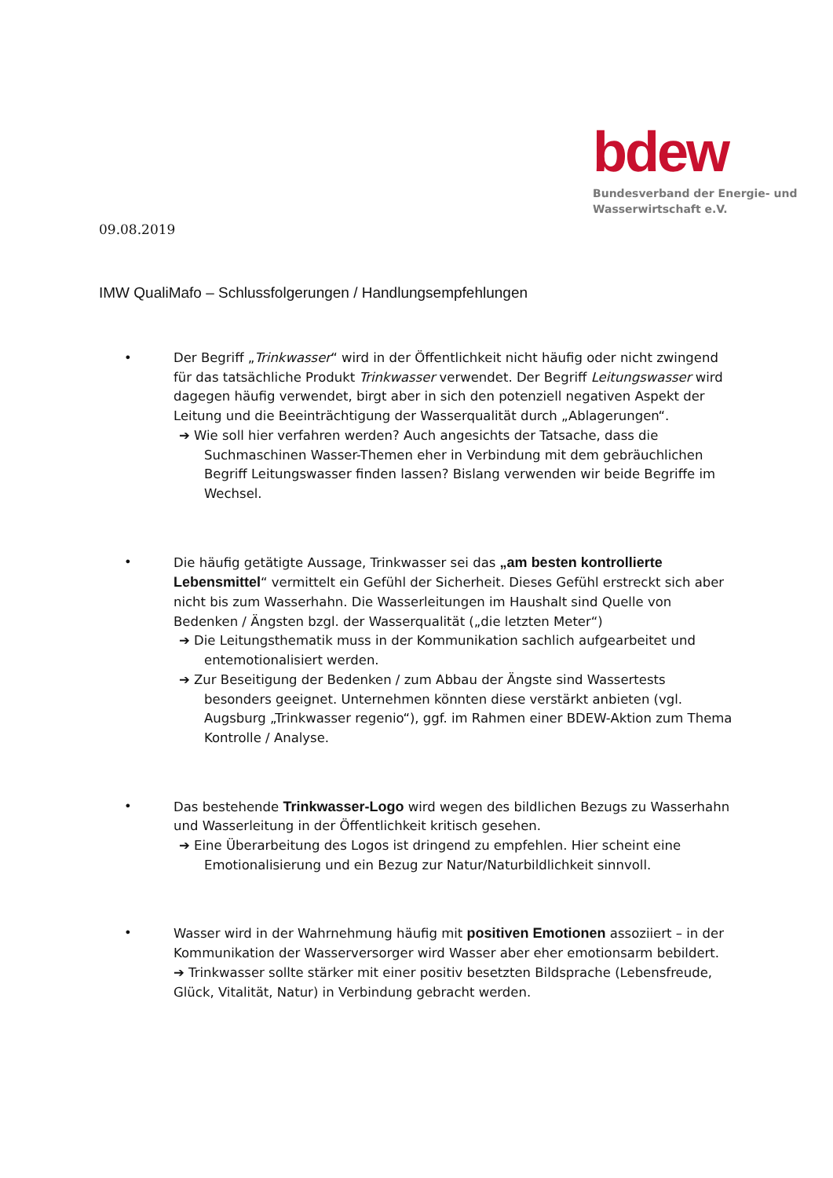bdew
Bundesverband der Energie- und
Wasserwirtschaft e.V.
09.08.2019
IMW QualiMafo – Schlussfolgerungen / Handlungsempfehlungen
• Der Begriff „Trinkwasser“ wird in der Öffentlichkeit nicht häufig oder nicht zwingend für das tatsächliche Produkt Trinkwasser verwendet. Der Begriff Leitungswasser wird dagegen häufig verwendet, birgt aber in sich den potenziell negativen Aspekt der Leitung und die Beeinträchtigung der Wasserqualität durch „Ablagerungen“.
➔ Wie soll hier verfahren werden? Auch angesichts der Tatsache, dass die Suchmaschinen Wasser-Themen eher in Verbindung mit dem gebräuchlichen Begriff Leitungswasser finden lassen? Bislang verwenden wir beide Begriffe im Wechsel.
• Die häufig getätigte Aussage, Trinkwasser sei das „am besten kontrollierte Lebensmittel“ vermittelt ein Gefühl der Sicherheit. Dieses Gefühl erstreckt sich aber nicht bis zum Wasserhahn. Die Wasserleitungen im Haushalt sind Quelle von Bedenken / Ängsten bzgl. der Wasserqualität („die letzten Meter“)
➔ Die Leitungsthematik muss in der Kommunikation sachlich aufgearbeitet und entemotionalisiert werden.
➔ Zur Beseitigung der Bedenken / zum Abbau der Ängste sind Wassertests besonders geeignet. Unternehmen könnten diese verstärkt anbieten (vgl. Augsburg „Trinkwasser regenio“), ggf. im Rahmen einer BDEW-Aktion zum Thema Kontrolle / Analyse.
• Das bestehende Trinkwasser-Logo wird wegen des bildlichen Bezugs zu Wasserhahn und Wasserleitung in der Öffentlichkeit kritisch gesehen.
➔ Eine Überarbeitung des Logos ist dringend zu empfehlen. Hier scheint eine Emotionalisierung und ein Bezug zur Natur/Naturbildlichkeit sinnvoll.
• Wasser wird in der Wahrnehmung häufig mit positiven Emotionen assoziiert – in der Kommunikation der Wasserversorger wird Wasser aber eher emotionsarm bebildert.
➔ Trinkwasser sollte stärker mit einer positiv besetzten Bildsprache (Lebensfreude, Glück, Vitalität, Natur) in Verbindung gebracht werden.